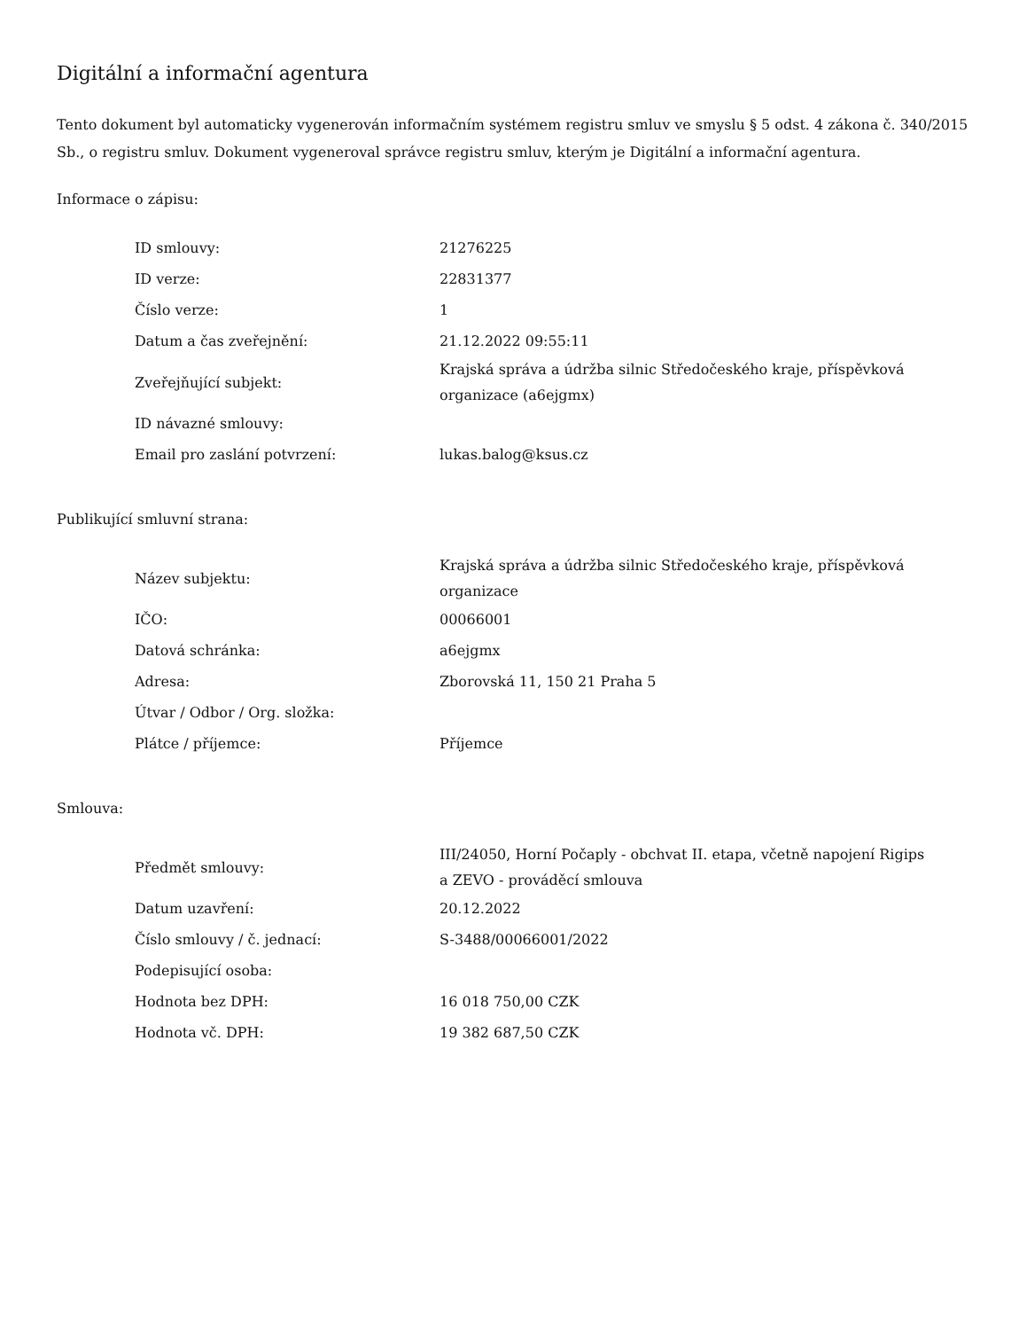Digitální a informační agentura
Tento dokument byl automaticky vygenerován informačním systémem registru smluv ve smyslu § 5 odst. 4 zákona č. 340/2015 Sb., o registru smluv. Dokument vygeneroval správce registru smluv, kterým je Digitální a informační agentura.
Informace o zápisu:
| ID smlouvy: | 21276225 |
| ID verze: | 22831377 |
| Číslo verze: | 1 |
| Datum a čas zveřejnění: | 21.12.2022 09:55:11 |
| Zveřejňující subjekt: | Krajská správa a údržba silnic Středočeského kraje, příspěvková organizace (a6ejgmx) |
| ID návazné smlouvy: | |
| Email pro zaslání potvrzení: | lukas.balog@ksus.cz |
Publikující smluvní strana:
| Název subjektu: | Krajská správa a údržba silnic Středočeského kraje, příspěvková organizace |
| IČO: | 00066001 |
| Datová schránka: | a6ejgmx |
| Adresa: | Zborovská 11, 150 21 Praha 5 |
| Útvar / Odbor / Org. složka: | |
| Plátce / příjemce: | Příjemce |
Smlouva:
| Předmět smlouvy: | III/24050, Horní Počaply - obchvat II. etapa, včetně napojení Rigips a ZEVO - prováděcí smlouva |
| Datum uzavření: | 20.12.2022 |
| Číslo smlouvy / č. jednací: | S-3488/00066001/2022 |
| Podepisující osoba: | |
| Hodnota bez DPH: | 16 018 750,00 CZK |
| Hodnota vč. DPH: | 19 382 687,50 CZK |